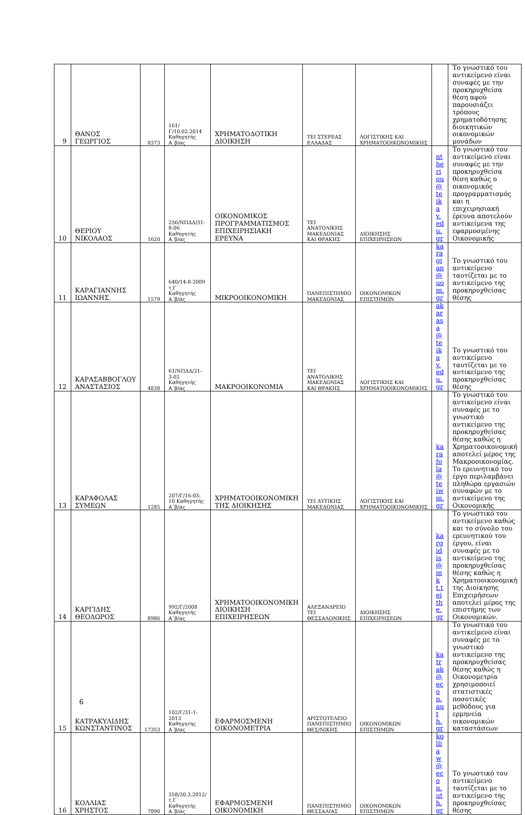| 9 | ΘΑΝΟΣ ΓΕΩΡΓΙΟΣ | 8373 | 161/Γ/10.02.2014 Καθηγητής Α΄β/ας | ΧΡΗΜΑΤΟΔΟΤΙΚΗ ΔΙΟΙΚΗΣΗ | ΤΕΙ ΣΤΕΡΕΑΣ ΕΛΛΑΔΑΣ | ΛΟΓΙΣΤΙΚΗΣ ΚΑΙ ΧΡΗΜΑΤΟΟΙΚΟΝΟΜΙΚΗΣ | | Το γνωστικό του αντικείμενο είναι συναφές με την προκηρυχθείσα θέση αφού παρουσιάζει τρόπους χρηματοδότησης διοικητικών οικονομικών μονάδων |
| 10 | ΘΕΡΙΟΥ ΝΙΚΟΛΑΟΣ | 1620 | 256/ΝΠΔΔ/31-8-06 Καθηγητής Α΄β/ας | ΟΙΚΟΝΟΜΙΚΟΣ ΠΡΟΓΡΑΜΜΑΤΙΣΜΟΣ ΕΠΙΧΕΙΡΗΣΙΑΚΗ ΕΡΕΥΝΑ | ΤΕΙ ΑΝΑΤΟΛΙΚΗΣ ΜΑΚΕΔΟΝΙΑΣ ΚΑΙ ΘΡΑΚΗΣ | ΔΙΟΙΚΗΣΗΣ ΕΠΙΧΕΙΡΗΣΕΩΝ | ntheriou@teikav.edu.gr | Το γνωστικό του αντικείμενο είναι συναφές με την προκηρυχθείσα θέση καθώς ο οικονομικός προγραμματισμός και η επιχειρησιακή έρευνα αποτελούν αντικείμενα της εφαρμοσμένης Οικονομικής |
| 11 | ΚΑΡΑΓΙΑΝΝΗΣ ΙΩΑΝΝΗΣ | 1579 | 640/14-8-2009 τ.Γ΄ Καθηγητής Α΄β/ας | ΜΙΚΡΟΟΙΚΟΝΟΜΙΚΗ | ΠΑΝΕΠΙΣΤΗΜΙΟ ΜΑΚΕΔΟΝΙΑΣ | ΟΙΚΟΝΟΜΙΚΩΝ ΕΠΙΣΤΗΜΩΝ | karagian@uom.gr | Το γνωστικό του αντικείμενο ταυτίζεται με το αντικείμενο της προκηρυχθείσας θέσης |
| 12 | ΚΑΡΑΣΑΒΒΟΓΛΟΥ ΑΝΑΣΤΑΣΙΟΣ | 4838 | 61/ΝΠΔΔ/21-3-02 Καθηγητής Α΄β/ας | ΜΑΚΡΟΟΙΚΟΝΟΜΙΑ | ΤΕΙ ΑΝΑΤΟΛΙΚΗΣ ΜΑΚΕΔΟΝΙΑΣ ΚΑΙ ΘΡΑΚΗΣ | ΛΟΓΙΣΤΙΚΗΣ ΚΑΙ ΧΡΗΜΑΤΟΟΙΚΟΝΟΜΙΚΗΣ | akarasa@teikav.edu.gr | Το γνωστικό του αντικείμενο ταυτίζεται με το αντικείμενο της προκηρυχθείσας θέσης |
| 13 | ΚΑΡΑΦΟΛΑΣ ΣΥΜΕΩΝ | 1285 | 207/Γ/16-03-10 Καθηγητής Α΄β/ας | ΧΡΗΜΑΤΟΟΙΚΟΝΟΜΙΚΗ ΤΗΣ ΔΙΟΙΚΗΣΗΣ | ΤΕΙ ΔΥΤΙΚΗΣ ΜΑΚΕΔΟΝΙΑΣ | ΛΟΓΙΣΤΙΚΗΣ ΚΑΙ ΧΡΗΜΑΤΟΟΙΚΟΝΟΜΙΚΗΣ | karafola@teiwm.gr | Το γνωστικό του αντικείμενο είναι συναφές με το γνωστικό αντικείμενο της προκηρυχθείσας θέσης καθώς η Χρηματοοικονομική αποτελεί μέρος της Μακροοικονομίας. Το ερευνητικό του έργο περιλαμβάνει πληθώρα εργασιών συναφών με το αντικείμενο της Οικονομικής |
| 14 | ΚΑΡΓΙΔΗΣ ΘΕΟΔΩΡΟΣ | 8986 | 992/Γ/2008 Καθηγητής Α΄β/ας | ΧΡΗΜΑΤΟΟΙΚΟΝΟΜΙΚΗ ΔΙΟΙΚΗΣΗ ΕΠΙΧΕΙΡΗΣΕΩΝ | ΑΛΕΞΑΝΔΡΕΙΟ ΤΕΙ ΘΕΣΣΑΛΟΝΙΚΗΣ | ΔΙΟΙΚΗΣΗΣ ΕΠΙΧΕΙΡΗΣΕΩΝ | kargidis@mkt.teithe.gr | Το γνωστικό του αντικείμενο καθώς και το σύνολο του ερευνητικού του έργου, είναι συναφές με το αντικείμενο της προκηρυχθείσας θέσης καθώς η Χρηματοοικονομική της Διοίκησης Επιχειρήσεων αποτελεί μέρος της επιστήμης των Οικονομικών. |
| 15 | ΚΑΤΡΑΚΥΛΙΔΗΣ ΚΩΝΣΤΑΝΤΙΝΟΣ | 17353 | 102/Γ/31-1-2013 Καθηγητής Α΄β/ας | ΕΦΑΡΜΟΣΜΕΝΗ ΟΙΚΟΝΟΜΕΤΡΙΑ | ΑΡΙΣΤΟΤΕΛΕΙΟ ΠΑΝΕΠΙΣΤΗΜΙΟ ΘΕΣ/ΝΙΚΗΣ | ΟΙΚΟΝΟΜΙΚΩΝ ΕΠΙΣΤΗΜΩΝ | katrak@econ.auth.gr | Το γνωστικό του αντικείμενο είναι συναφές με το γνωστικό αντικείμενο της προκηρυχθείσας θέσης καθώς η Οικονομετρία χρησιμοποιεί στατιστικές ποσοτικές μεθόδους για ερμηνεία οικονομικών καταστάσεων |
| 16 | ΚΟΛΛΙΑΣ ΧΡΗΣΤΟΣ | 7890 | 358/30.3.2012/τ.Γ΄ Καθηγητής Α΄β/ας | ΕΦΑΡΜΟΣΜΕΝΗ ΟΙΚΟΝΟΜΙΚΗ | ΠΑΝΕΠΙΣΤΗΜΙΟ ΘΕΣΣΑΛΙΑΣ | ΟΙΚΟΝΟΜΙΚΩΝ ΕΠΙΣΤΗΜΩΝ | kolliaw@econ.uth.gr | Το γνωστικό του αντικείμενο ταυτίζεται με το αντικείμενο της προκηρυχθείσας θέσης |
6